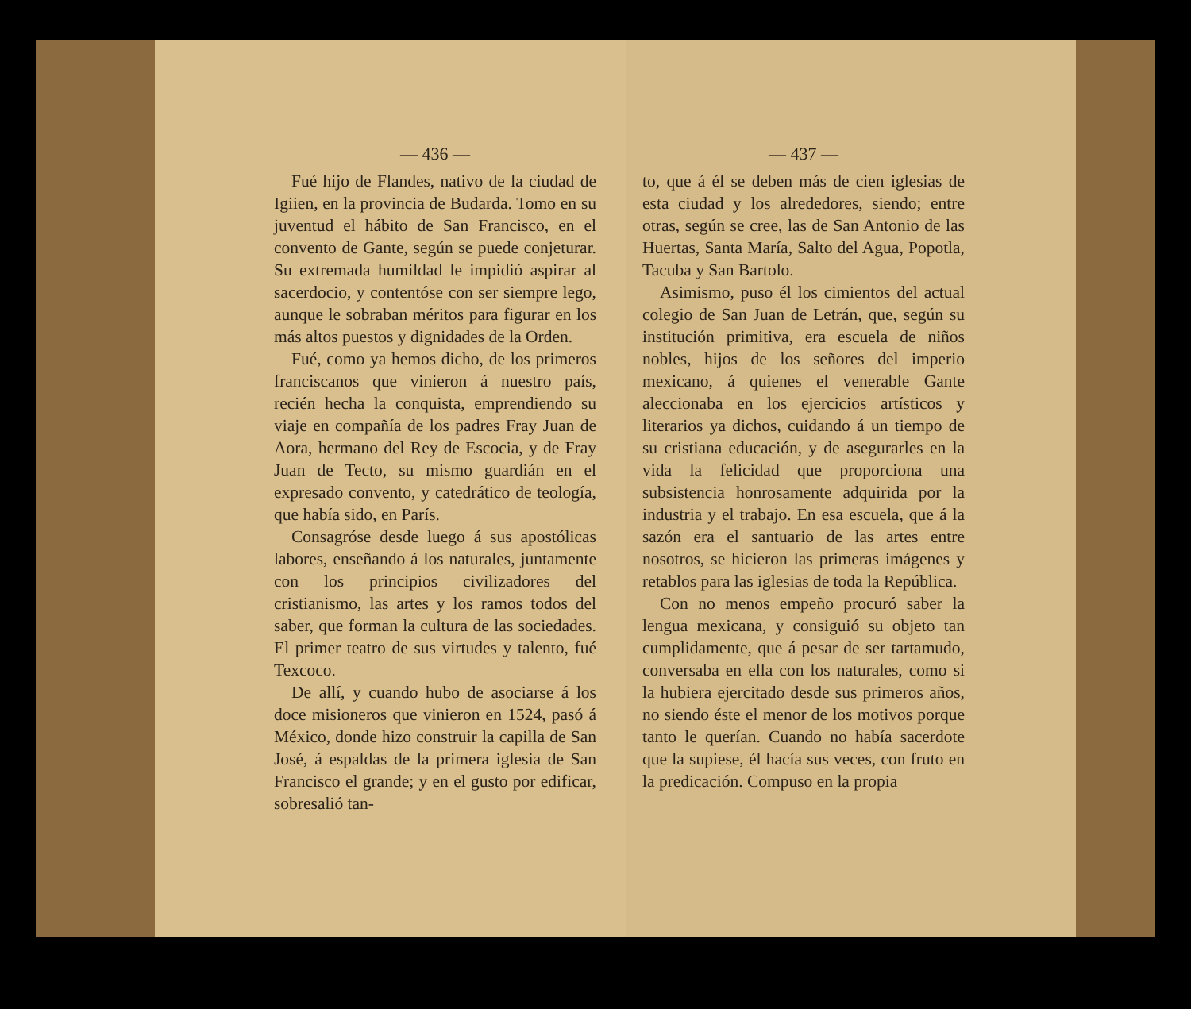— 436 —
Fué hijo de Flandes, nativo de la ciudad de Igiien, en la provincia de Budarda. Tomo en su juventud el hábito de San Francisco, en el convento de Gante, según se puede conjeturar. Su extremada humildad le impidió aspirar al sacerdocio, y contentóse con ser siempre lego, aunque le sobraban méritos para figurar en los más altos puestos y dignidades de la Orden.
Fué, como ya hemos dicho, de los primeros franciscanos que vinieron á nuestro país, recién hecha la conquista, emprendiendo su viaje en compañía de los padres Fray Juan de Aora, hermano del Rey de Escocia, y de Fray Juan de Tecto, su mismo guardián en el expresado convento, y catedrático de teología, que había sido, en París.
Consagróse desde luego á sus apostólicas labores, enseñando á los naturales, juntamente con los principios civilizadores del cristianismo, las artes y los ramos todos del saber, que forman la cultura de las sociedades. El primer teatro de sus virtudes y talento, fué Texcoco.
De allí, y cuando hubo de asociarse á los doce misioneros que vinieron en 1524, pasó á México, donde hizo construir la capilla de San José, á espaldas de la primera iglesia de San Francisco el grande; y en el gusto por edificar, sobresalió tan-
— 437 —
to, que á él se deben más de cien iglesias de esta ciudad y los alrededores, siendo; entre otras, según se cree, las de San Antonio de las Huertas, Santa María, Salto del Agua, Popotla, Tacuba y San Bartolo.
Asimismo, puso él los cimientos del actual colegio de San Juan de Letrán, que, según su institución primitiva, era escuela de niños nobles, hijos de los señores del imperio mexicano, á quienes el venerable Gante aleccionaba en los ejercicios artísticos y literarios ya dichos, cuidando á un tiempo de su cristiana educación, y de asegurarles en la vida la felicidad que proporciona una subsistencia honrosamente adquirida por la industria y el trabajo. En esa escuela, que á la sazón era el santuario de las artes entre nosotros, se hicieron las primeras imágenes y retablos para las iglesias de toda la República.
Con no menos empeño procuró saber la lengua mexicana, y consiguió su objeto tan cumplidamente, que á pesar de ser tartamudo, conversaba en ella con los naturales, como si la hubiera ejercitado desde sus primeros años, no siendo éste el menor de los motivos porque tanto le querían. Cuando no había sacerdote que la supiese, él hacía sus veces, con fruto en la predicación. Compuso en la propia